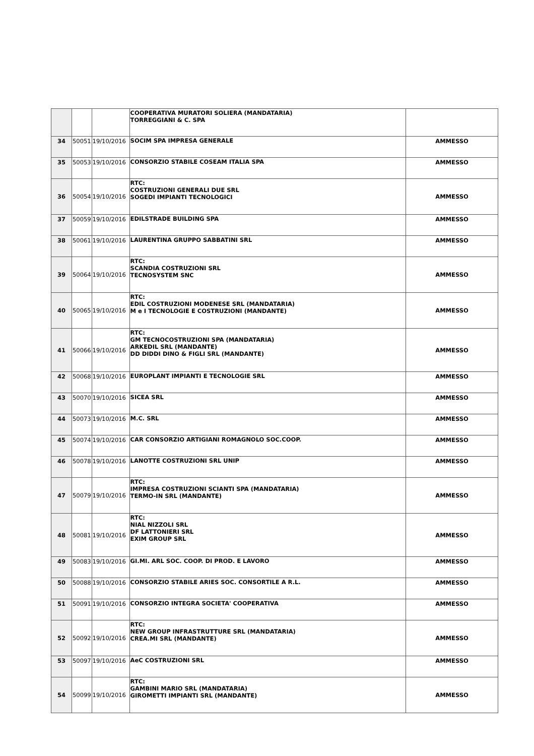| | | | COOPERATIVA MURATORI SOLIERA (MANDATARIA) TORREGGIANI & C. SPA | |
| 34 | 50051 | 19/10/2016 | SOCIM SPA IMPRESA GENERALE | AMMESSO |
| 35 | 50053 | 19/10/2016 | CONSORZIO STABILE COSEAM ITALIA SPA | AMMESSO |
| 36 | 50054 | 19/10/2016 | RTC: COSTRUZIONI GENERALI DUE SRL SOGEDI IMPIANTI TECNOLOGICI | AMMESSO |
| 37 | 50059 | 19/10/2016 | EDILSTRADE BUILDING SPA | AMMESSO |
| 38 | 50061 | 19/10/2016 | LAURENTINA GRUPPO SABBATINI SRL | AMMESSO |
| 39 | 50064 | 19/10/2016 | RTC: SCANDIA COSTRUZIONI SRL TECNOSYSTEM SNC | AMMESSO |
| 40 | 50065 | 19/10/2016 | RTC: EDIL COSTRUZIONI MODENESE SRL (MANDATARIA) M e I TECNOLOGIE E COSTRUZIONI (MANDANTE) | AMMESSO |
| 41 | 50066 | 19/10/2016 | RTC: GM TECNOCOSTRUZIONI SPA (MANDATARIA) ARKEDIL SRL (MANDANTE) DD DIDDI DINO & FIGLI SRL (MANDANTE) | AMMESSO |
| 42 | 50068 | 19/10/2016 | EUROPLANT IMPIANTI E TECNOLOGIE SRL | AMMESSO |
| 43 | 50070 | 19/10/2016 | SICEA SRL | AMMESSO |
| 44 | 50073 | 19/10/2016 | M.C. SRL | AMMESSO |
| 45 | 50074 | 19/10/2016 | CAR CONSORZIO ARTIGIANI ROMAGNOLO SOC.COOP. | AMMESSO |
| 46 | 50078 | 19/10/2016 | LANOTTE COSTRUZIONI SRL UNIP | AMMESSO |
| 47 | 50079 | 19/10/2016 | RTC: IMPRESA COSTRUZIONI SCIANTI SPA (MANDATARIA) TERMO-IN SRL (MANDANTE) | AMMESSO |
| 48 | 50081 | 19/10/2016 | RTC: NIAL NIZZOLI SRL DF LATTONIERI SRL EXIM GROUP SRL | AMMESSO |
| 49 | 50083 | 19/10/2016 | GI.MI. ARL SOC. COOP. DI PROD. E LAVORO | AMMESSO |
| 50 | 50088 | 19/10/2016 | CONSORZIO STABILE ARIES SOC. CONSORTILE A R.L. | AMMESSO |
| 51 | 50091 | 19/10/2016 | CONSORZIO INTEGRA SOCIETA' COOPERATIVA | AMMESSO |
| 52 | 50092 | 19/10/2016 | RTC: NEW GROUP INFRASTRUTTURE SRL (MANDATARIA) CREA.MI SRL (MANDANTE) | AMMESSO |
| 53 | 50097 | 19/10/2016 | AeC COSTRUZIONI SRL | AMMESSO |
| 54 | 50099 | 19/10/2016 | RTC: GAMBINI MARIO SRL (MANDATARIA) GIROMETTI IMPIANTI SRL (MANDANTE) | AMMESSO |